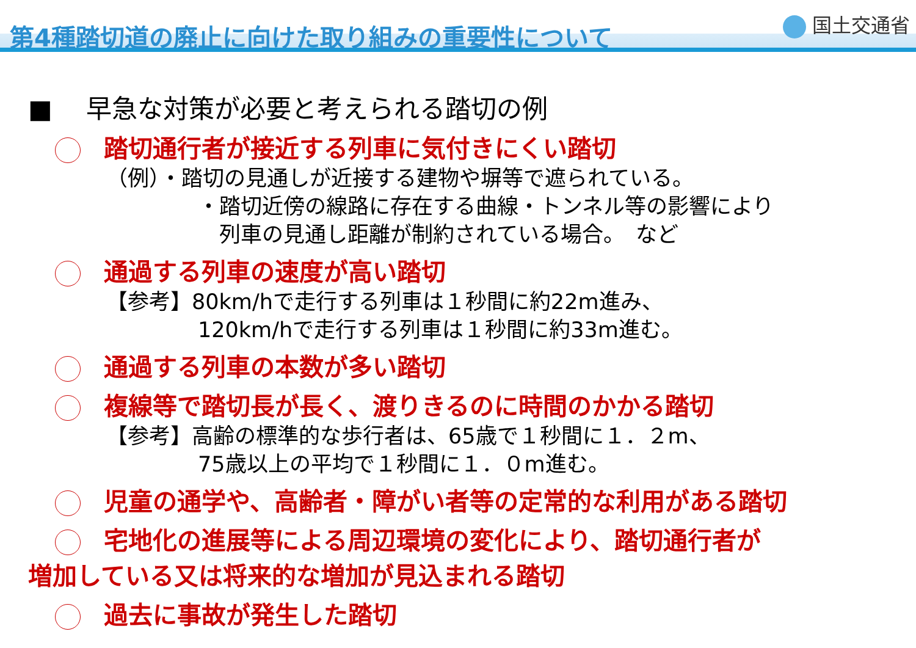第4種踏切道の廃止に向けた取り組みの重要性について
国土交通省
■　 早急な対策が必要と考えられる踏切の例
踏切通行者が接近する列車に気付きにくい踏切
（例）・踏切の見通しが近接する建物や塀等で遮られている。
・踏切近傍の線路に存在する曲線・トンネル等の影響により
　列車の見通し距離が制約されている場合。　など
通過する列車の速度が高い踏切
【参考】80km/hで走行する列車は１秒間に約22m進み、
120km/hで走行する列車は１秒間に約33m進む。
通過する列車の本数が多い踏切
複線等で踏切長が長く、渡りきるのに時間のかかる踏切
【参考】高齢の標準的な歩行者は、65歳で１秒間に１．２m、
75歳以上の平均で１秒間に１．０m進む。
児童の通学や、高齢者・障がい者等の定常的な利用がある踏切
宅地化の進展等による周辺環境の変化により、踏切通行者が
増加している又は将来的な増加が見込まれる踏切
過去に事故が発生した踏切